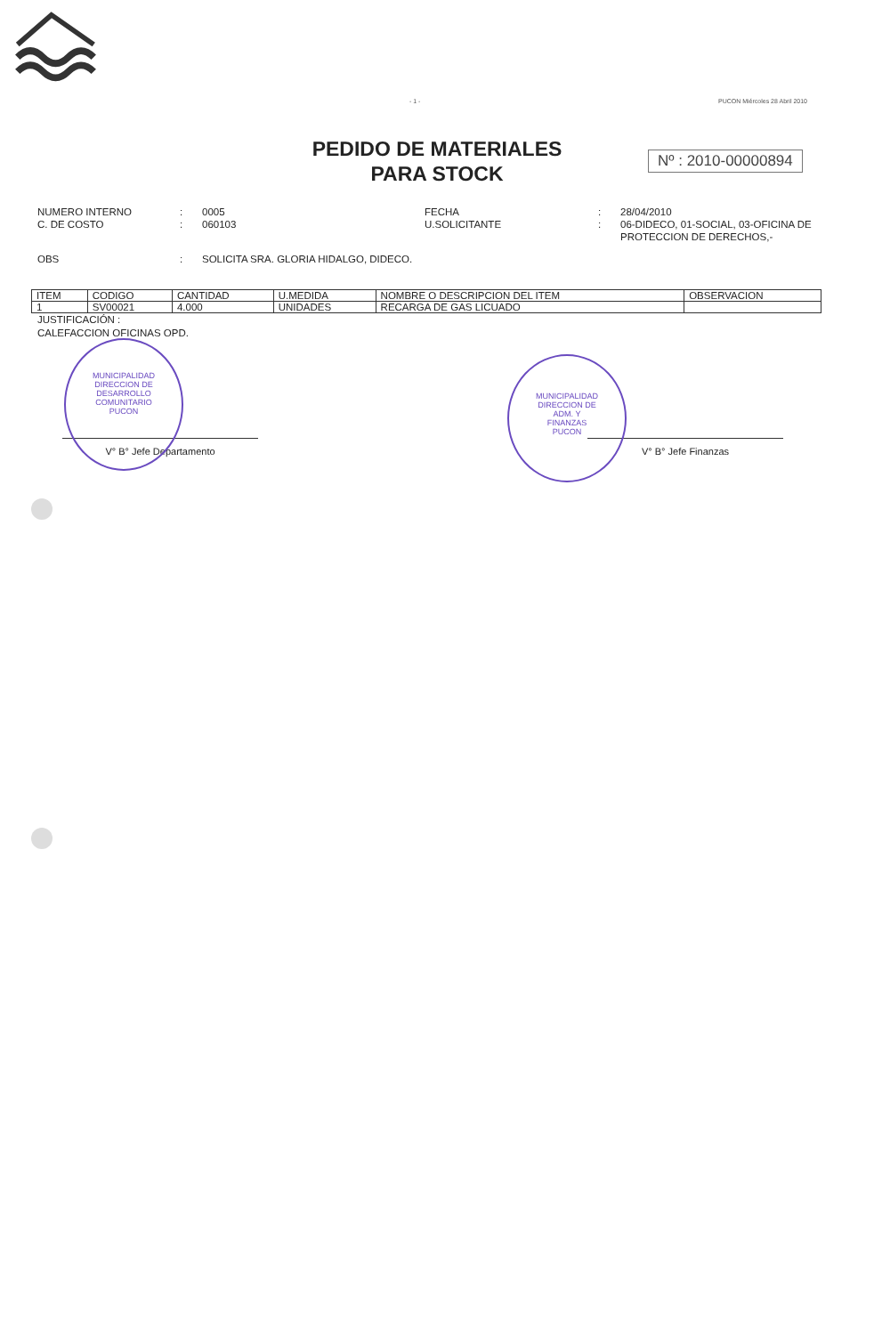- 1 - PUCON Miércoles 28 Abril 2010
PEDIDO DE MATERIALES
PARA STOCK
Nº : 2010-00000894
NUMERO INTERNO: 0005 FECHA: 28/04/2010 C. DE COSTO: 060103 U.SOLICITANTE: 06-DIDECO, 01-SOCIAL, 03-OFICINA DE PROTECCION DE DERECHOS,-
OBS: SOLICITA SRA. GLORIA HIDALGO, DIDECO.
| ITEM | CODIGO | CANTIDAD | U.MEDIDA | NOMBRE O DESCRIPCION DEL ITEM | OBSERVACION |
| --- | --- | --- | --- | --- | --- |
| 1 | SV00021 | 4.000 | UNIDADES | RECARGA DE GAS LICUADO | |
JUSTIFICACIÓN :
CALEFACCION OFICINAS OPD.
MUNICIPALIDAD
DIRECCION DE
DESARROLLO
COMUNITARIO
PUCON
MUNICIPALIDAD
DIRECCION DE
ADM. Y
FINANZAS
PUCON
V° B° Jefe Departamento V° B° Jefe Finanzas